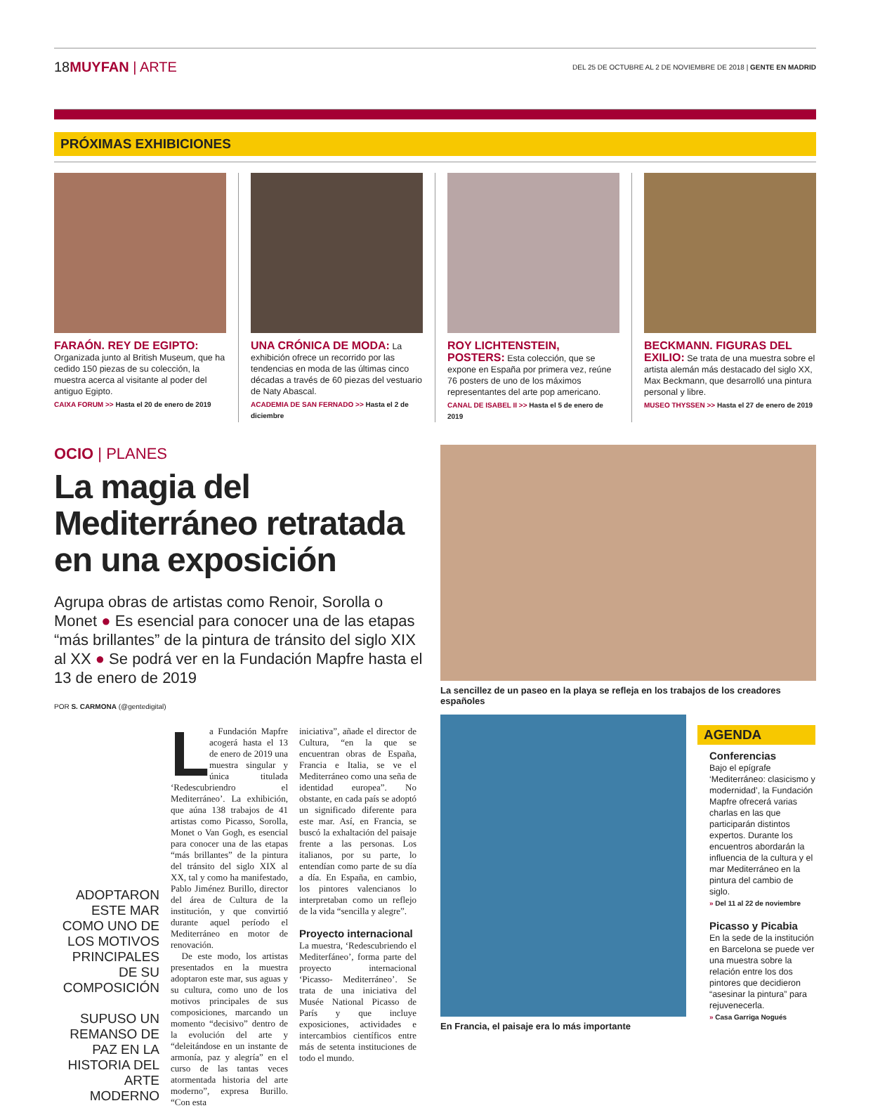18 MUYFAN | ARTE DEL 25 DE OCTUBRE AL 2 DE NOVIEMBRE DE 2018 | GENTE EN MADRID
PRÓXIMAS EXHIBICIONES
FARAÓN. REY DE EGIPTO: Organizada junto al British Museum, que ha cedido 150 piezas de su colección, la muestra acerca al visitante al poder del antiguo Egipto.
CAIXA FORUM >> Hasta el 20 de enero de 2019
UNA CRÓNICA DE MODA: La exhibición ofrece un recorrido por las tendencias en moda de las últimas cinco décadas a través de 60 piezas del vestuario de Naty Abascal.
ACADEMIA DE SAN FERNADO >> Hasta el 2 de diciembre
ROY LICHTENSTEIN, POSTERS: Esta colección, que se expone en España por primera vez, reúne 76 posters de uno de los máximos representantes del arte pop americano.
CANAL DE ISABEL II >> Hasta el 5 de enero de 2019
BECKMANN. FIGURAS DEL EXILIO: Se trata de una muestra sobre el artista alemán más destacado del siglo XX, Max Beckmann, que desarrolló una pintura personal y libre.
MUSEO THYSSEN >> Hasta el 27 de enero de 2019
OCIO | PLANES
La magia del Mediterráneo retratada en una exposición
Agrupa obras de artistas como Renoir, Sorolla o Monet ● Es esencial para conocer una de las etapas “más brillantes” de la pintura de tránsito del siglo XIX al XX ● Se podrá ver en la Fundación Mapfre hasta el 13 de enero de 2019
POR S. CARMONA (@gentedigital)
ADOPTARON ESTE MAR COMO UNO DE LOS MOTIVOS PRINCIPALES DE SU COMPOSICIÓN
SUPUSO UN REMANSO DE PAZ EN LA HISTORIA DEL ARTE MODERNO
La Fundación Mapfre acogerá hasta el 13 de enero de 2019 una muestra singular y única titulada ‘Redescubriendro el Mediterráneo’. La exhibición, que aúna 138 trabajos de 41 artistas como Picasso, Sorolla, Monet o Van Gogh, es esencial para conocer una de las etapas “más brillantes” de la pintura del tránsito del siglo XIX al XX, tal y como ha manifestado, Pablo Jiménez Burillo, director del área de Cultura de la institución, y que convirtió durante aquel período el Mediterráneo en motor de renovación.
De este modo, los artistas presentados en la muestra adoptaron este mar, sus aguas y su cultura, como uno de los motivos principales de sus composiciones, marcando un momento “decisivo” dentro de la evolución del arte y “deleitándose en un instante de armonía, paz y alegría” en el curso de las tantas veces atormentada historia del arte moderno”, expresa Burillo. “Con esta
iniciativa”, añade el director de Cultura, “en la que se encuentran obras de España, Francia e Italia, se ve el Mediterráneo como una seña de identidad europea”. No obstante, en cada país se adoptó un significado diferente para este mar. Así, en Francia, se buscó la exhaltación del paisaje frente a las personas. Los italianos, por su parte, lo entendían como parte de su día a día. En España, en cambio, los pintores valencianos lo interpretaban como un reflejo de la vida “sencilla y alegre”.
Proyecto internacional
La muestra, ‘Redescubriendo el Mediterfáneo’, forma parte del proyecto internacional ‘Picasso- Mediterráneo’. Se trata de una iniciativa del Musée National Picasso de París y que incluye exposiciones, actividades e intercambios científicos entre más de setenta instituciones de todo el mundo.
La sencillez de un paseo en la playa se refleja en los trabajos de los creadores españoles
En Francia, el paisaje era lo más importante
AGENDA
Conferencias
Bajo el epígrafe ‘Mediterráneo: clasicismo y modernidad’, la Fundación Mapfre ofrecerá varias charlas en las que participarán distintos expertos. Durante los encuentros abordarán la influencia de la cultura y el mar Mediterráneo en la pintura del cambio de siglo.
» Del 11 al 22 de noviembre
Picasso y Picabia
En la sede de la institución en Barcelona se puede ver una muestra sobre la relación entre los dos pintores que decidieron “asesinar la pintura” para rejuvenecerla.
» Casa Garriga Nogués